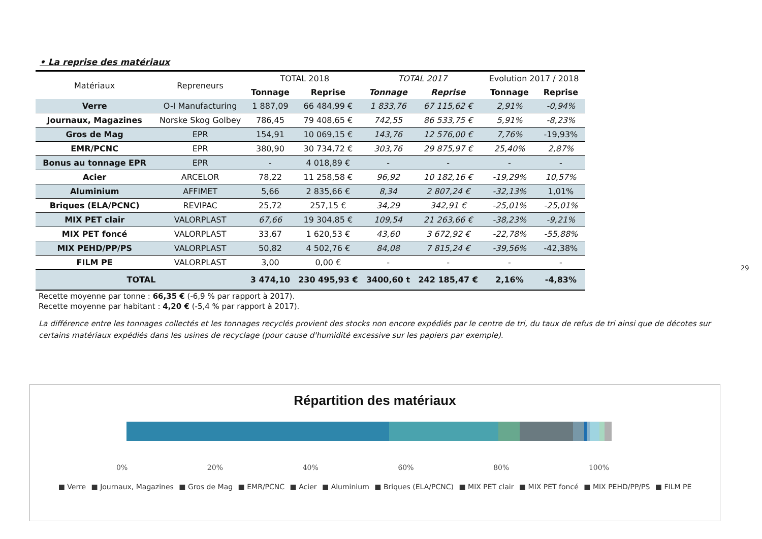• La reprise des matériaux
| Matériaux | Repreneurs | TOTAL 2018 | | TOTAL 2017 | | Evolution 2017 / 2018 | |
| --- | --- | --- | --- | --- | --- | --- | --- |
| | | Tonnage | Reprise | Tonnage | Reprise | Tonnage | Reprise |
| Verre | O-I Manufacturing | 1 887,09 | 66 484,99 € | 1 833,76 | 67 115,62 € | 2,91% | -0,94% |
| Journaux, Magazines | Norske Skog Golbey | 786,45 | 79 408,65 € | 742,55 | 86 533,75 € | 5,91% | -8,23% |
| Gros de Mag | EPR | 154,91 | 10 069,15 € | 143,76 | 12 576,00 € | 7,76% | -19,93% |
| EMR/PCNC | EPR | 380,90 | 30 734,72 € | 303,76 | 29 875,97 € | 25,40% | 2,87% |
| Bonus au tonnage EPR | EPR | - | 4 018,89 € | - | - | - | - |
| Acier | ARCELOR | 78,22 | 11 258,58 € | 96,92 | 10 182,16 € | -19,29% | 10,57% |
| Aluminium | AFFIMET | 5,66 | 2 835,66 € | 8,34 | 2 807,24 € | -32,13% | 1,01% |
| Briques (ELA/PCNC) | REVIPAC | 25,72 | 257,15 € | 34,29 | 342,91 € | -25,01% | -25,01% |
| MIX PET clair | VALORPLAST | 67,66 | 19 304,85 € | 109,54 | 21 263,66 € | -38,23% | -9,21% |
| MIX PET foncé | VALORPLAST | 33,67 | 1 620,53 € | 43,60 | 3 672,92 € | -22,78% | -55,88% |
| MIX PEHD/PP/PS | VALORPLAST | 50,82 | 4 502,76 € | 84,08 | 7 815,24 € | -39,56% | -42,38% |
| FILM PE | VALORPLAST | 3,00 | 0,00 € | - | - | - | - |
| TOTAL | | 3 474,10 | 230 495,93 € | 3400,60 t | 242 185,47 € | 2,16% | -4,83% |
Recette moyenne par tonne : 66,35 € (-6,9 % par rapport à 2017).
Recette moyenne par habitant : 4,20 € (-5,4 % par rapport à 2017).
La différence entre les tonnages collectés et les tonnages recyclés provient des stocks non encore expédiés par le centre de tri, du taux de refus de tri ainsi que de décotes sur certains matériaux expédiés dans les usines de recyclage (pour cause d'humidité excessive sur les papiers par exemple).
29
Répartition des matériaux
0% 20% 40% 60% 80% 100%
■ Verre ■ Journaux, Magazines ■ Gros de Mag ■ EMR/PCNC ■ Acier ■ Aluminium ■ Briques (ELA/PCNC) ■ MIX PET clair ■ MIX PET foncé ■ MIX PEHD/PP/PS ■ FILM PE